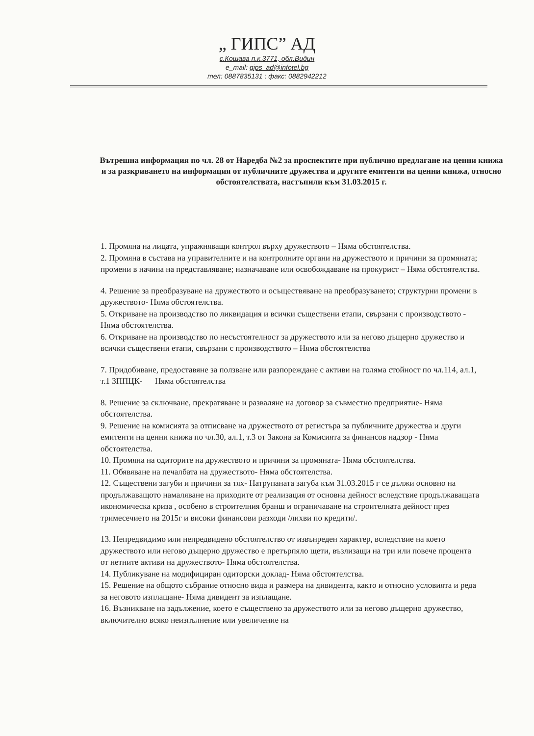„ ГИПС” АД
с.Кошава п.к.3771, обл.Видин
e_mail: gips_ad@infotel.bg
тел: 0887835131 ; факс: 0882942212
Вътрешна информация по чл. 28 от Наредба №2 за проспектите при публично предлагане на ценни книжа и за разкриването на информация от публичните дружества и другите емитенти на ценни книжа, относно обстоятелствата, настъпили към 31.03.2015 г.
1. Промяна на лицата, упражняващи контрол върху дружеството – Няма обстоятелства.
2. Промяна в състава на управителните и на контролните органи на дружеството и причини за промяната; промени в начина на представляване; назначаване или освобождаване на прокурист – Няма обстоятелства.
4. Решение за преобразуване на дружеството и осъществяване на преобразуването; структурни промени в дружеството- Няма обстоятелства.
5. Откриване на производство по ликвидация и всички съществени етапи, свързани с производството - Няма обстоятелства.
6. Откриване на производство по несъстоятелност за дружеството или за негово дъщерно дружество и всички съществени етапи, свързани с производството – Няма обстоятелства
7. Придобиване, предоставяне за ползване или разпореждане с активи на голяма стойност по чл.114, ал.1, т.1 ЗППЦК- Няма обстоятелства
8. Решение за сключване, прекратяване и разваляне на договор за съвместно предприятие- Няма обстоятелства.
9. Решение на комисията за отписване на дружеството от регистъра за публичните дружества и други емитенти на ценни книжа по чл.30, ал.1, т.3 от Закона за Комисията за финансов надзор - Няма обстоятелства.
10. Промяна на одиторите на дружеството и причини за промяната- Няма обстоятелства.
11. Обявяване на печалбата на дружеството- Няма обстоятелства.
12. Съществени загуби и причини за тях- Натрупаната загуба към 31.03.2015 г се дължи основно на продължаващото намаляване на приходите от реализация от основна дейност вследствие продължаващата икономическа криза , особено в строителния бранш и ограничаване на строителната дейност през тримесечието на 2015г и високи финансови разходи /лихви по кредити/.
13. Непредвидимо или непредвидено обстоятелство от извънреден характер, вследствие на което дружеството или негово дъщерно дружество е претърпяло щети, възлизащи на три или повече процента от нетните активи на дружеството- Няма обстоятелства.
14. Публикуване на модифициран одиторски доклад- Няма обстоятелства.
15. Решение на общото събрание относно вида и размера на дивидента, както и относно условията и реда за неговото изплащане- Няма дивидент за изплащане.
16. Възникване на задължение, което е съществено за дружеството или за негово дъщерно дружество, включително всяко неизпълнение или увеличение на